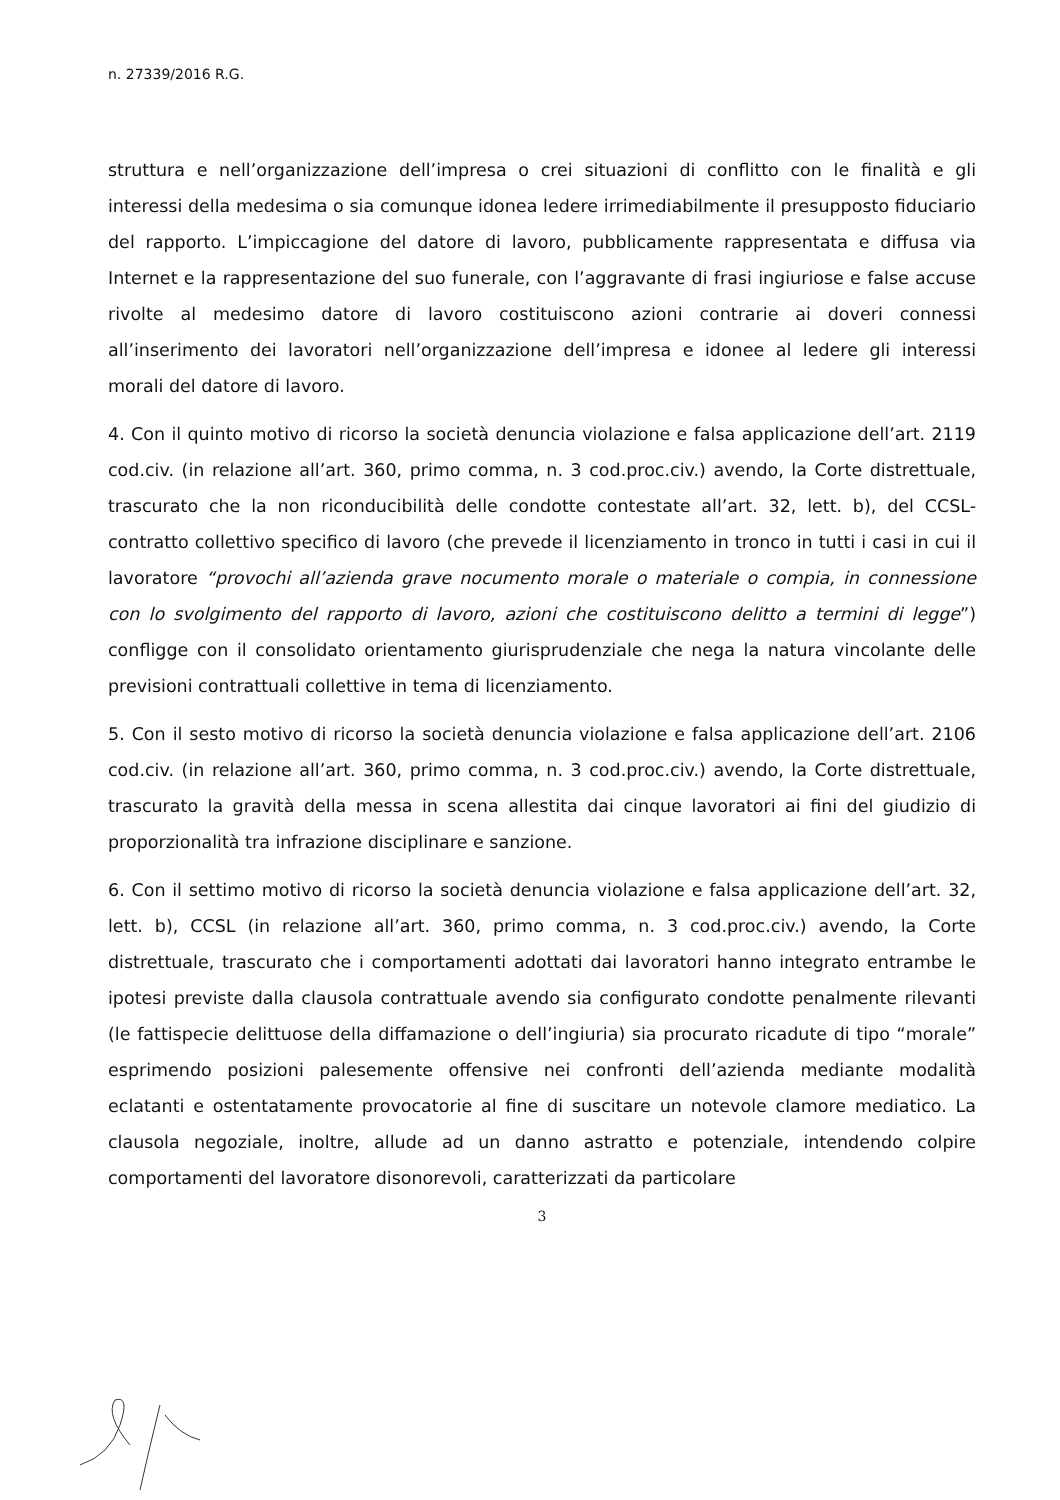n. 27339/2016 R.G.
struttura e nell’organizzazione dell’impresa o crei situazioni di conflitto con le finalità e gli interessi della medesima o sia comunque idonea ledere irrimediabilmente il presupposto fiduciario del rapporto. L’impiccagione del datore di lavoro, pubblicamente rappresentata e diffusa via Internet e la rappresentazione del suo funerale, con l’aggravante di frasi ingiuriose e false accuse rivolte al medesimo datore di lavoro costituiscono azioni contrarie ai doveri connessi all’inserimento dei lavoratori nell’organizzazione dell’impresa e idonee al ledere gli interessi morali del datore di lavoro.
4. Con il quinto motivo di ricorso la società denuncia violazione e falsa applicazione dell’art. 2119 cod.civ. (in relazione all’art. 360, primo comma, n. 3 cod.proc.civ.) avendo, la Corte distrettuale, trascurato che la non riconducibilità delle condotte contestate all’art. 32, lett. b), del CCSL-contratto collettivo specifico di lavoro (che prevede il licenziamento in tronco in tutti i casi in cui il lavoratore “provochi all’azienda grave nocumento morale o materiale o compia, in connessione con lo svolgimento del rapporto di lavoro, azioni che costituiscono delitto a termini di legge”) confligge con il consolidato orientamento giurisprudenziale che nega la natura vincolante delle previsioni contrattuali collettive in tema di licenziamento.
5. Con il sesto motivo di ricorso la società denuncia violazione e falsa applicazione dell’art. 2106 cod.civ. (in relazione all’art. 360, primo comma, n. 3 cod.proc.civ.) avendo, la Corte distrettuale, trascurato la gravità della messa in scena allestita dai cinque lavoratori ai fini del giudizio di proporzionalità tra infrazione disciplinare e sanzione.
6. Con il settimo motivo di ricorso la società denuncia violazione e falsa applicazione dell’art. 32, lett. b), CCSL (in relazione all’art. 360, primo comma, n. 3 cod.proc.civ.) avendo, la Corte distrettuale, trascurato che i comportamenti adottati dai lavoratori hanno integrato entrambe le ipotesi previste dalla clausola contrattuale avendo sia configurato condotte penalmente rilevanti (le fattispecie delittuose della diffamazione o dell’ingiuria) sia procurato ricadute di tipo “morale” esprimendo posizioni palesemente offensive nei confronti dell’azienda mediante modalità eclatanti e ostentatamente provocatorie al fine di suscitare un notevole clamore mediatico. La clausola negoziale, inoltre, allude ad un danno astratto e potenziale, intendendo colpire comportamenti del lavoratore disonorevoli, caratterizzati da particolare
3